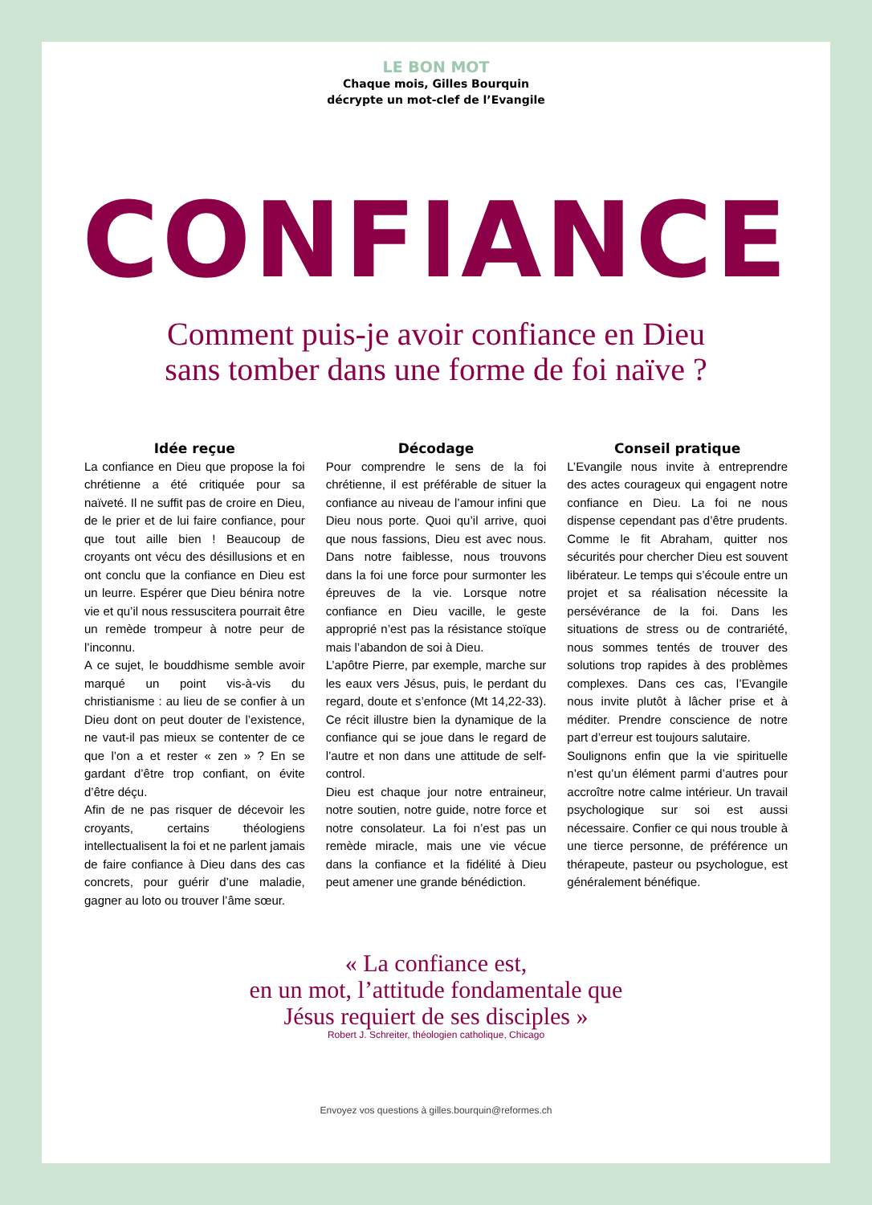LE BON MOT
Chaque mois, Gilles Bourquin
décrypte un mot-clef de l’Evangile
CONFIANCE
Comment puis-je avoir confiance en Dieu
sans tomber dans une forme de foi naïve ?
Idée reçue
La confiance en Dieu que propose la foi chrétienne a été critiquée pour sa naïveté. Il ne suffit pas de croire en Dieu, de le prier et de lui faire confiance, pour que tout aille bien ! Beaucoup de croyants ont vécu des désillusions et en ont conclu que la confiance en Dieu est un leurre. Espérer que Dieu bénira notre vie et qu’il nous ressuscitera pourrait être un remède trompeur à notre peur de l’inconnu.
A ce sujet, le bouddhisme semble avoir marqué un point vis-à-vis du christianisme : au lieu de se confier à un Dieu dont on peut douter de l’existence, ne vaut-il pas mieux se contenter de ce que l’on a et rester « zen » ? En se gardant d’être trop confiant, on évite d’être déçu.
Afin de ne pas risquer de décevoir les croyants, certains théologiens intellectualisent la foi et ne parlent jamais de faire confiance à Dieu dans des cas concrets, pour guérir d’une maladie, gagner au loto ou trouver l’âme sœur.
Décodage
Pour comprendre le sens de la foi chrétienne, il est préférable de situer la confiance au niveau de l’amour infini que Dieu nous porte. Quoi qu’il arrive, quoi que nous fassions, Dieu est avec nous. Dans notre faiblesse, nous trouvons dans la foi une force pour surmonter les épreuves de la vie. Lorsque notre confiance en Dieu vacille, le geste approprié n’est pas la résistance stoïque mais l’abandon de soi à Dieu.
L’apôtre Pierre, par exemple, marche sur les eaux vers Jésus, puis, le perdant du regard, doute et s’enfonce (Mt 14,22-33). Ce récit illustre bien la dynamique de la confiance qui se joue dans le regard de l’autre et non dans une attitude de self-control.
Dieu est chaque jour notre entraineur, notre soutien, notre guide, notre force et notre consolateur. La foi n’est pas un remède miracle, mais une vie vécue dans la confiance et la fidélité à Dieu peut amener une grande bénédiction.
Conseil pratique
L’Evangile nous invite à entreprendre des actes courageux qui engagent notre confiance en Dieu. La foi ne nous dispense cependant pas d’être prudents. Comme le fit Abraham, quitter nos sécurités pour chercher Dieu est souvent libérateur. Le temps qui s’écoule entre un projet et sa réalisation nécessite la persévérance de la foi. Dans les situations de stress ou de contrariété, nous sommes tentés de trouver des solutions trop rapides à des problèmes complexes. Dans ces cas, l’Evangile nous invite plutôt à lâcher prise et à méditer. Prendre conscience de notre part d’erreur est toujours salutaire.
Soulignons enfin que la vie spirituelle n’est qu’un élément parmi d’autres pour accroître notre calme intérieur. Un travail psychologique sur soi est aussi nécessaire. Confier ce qui nous trouble à une tierce personne, de préférence un thérapeute, pasteur ou psychologue, est généralement bénéfique.
« La confiance est,
en un mot, l’attitude fondamentale que
Jésus requiert de ses disciples »
Robert J. Schreiter, théologien catholique, Chicago
Envoyez vos questions à gilles.bourquin@reformes.ch